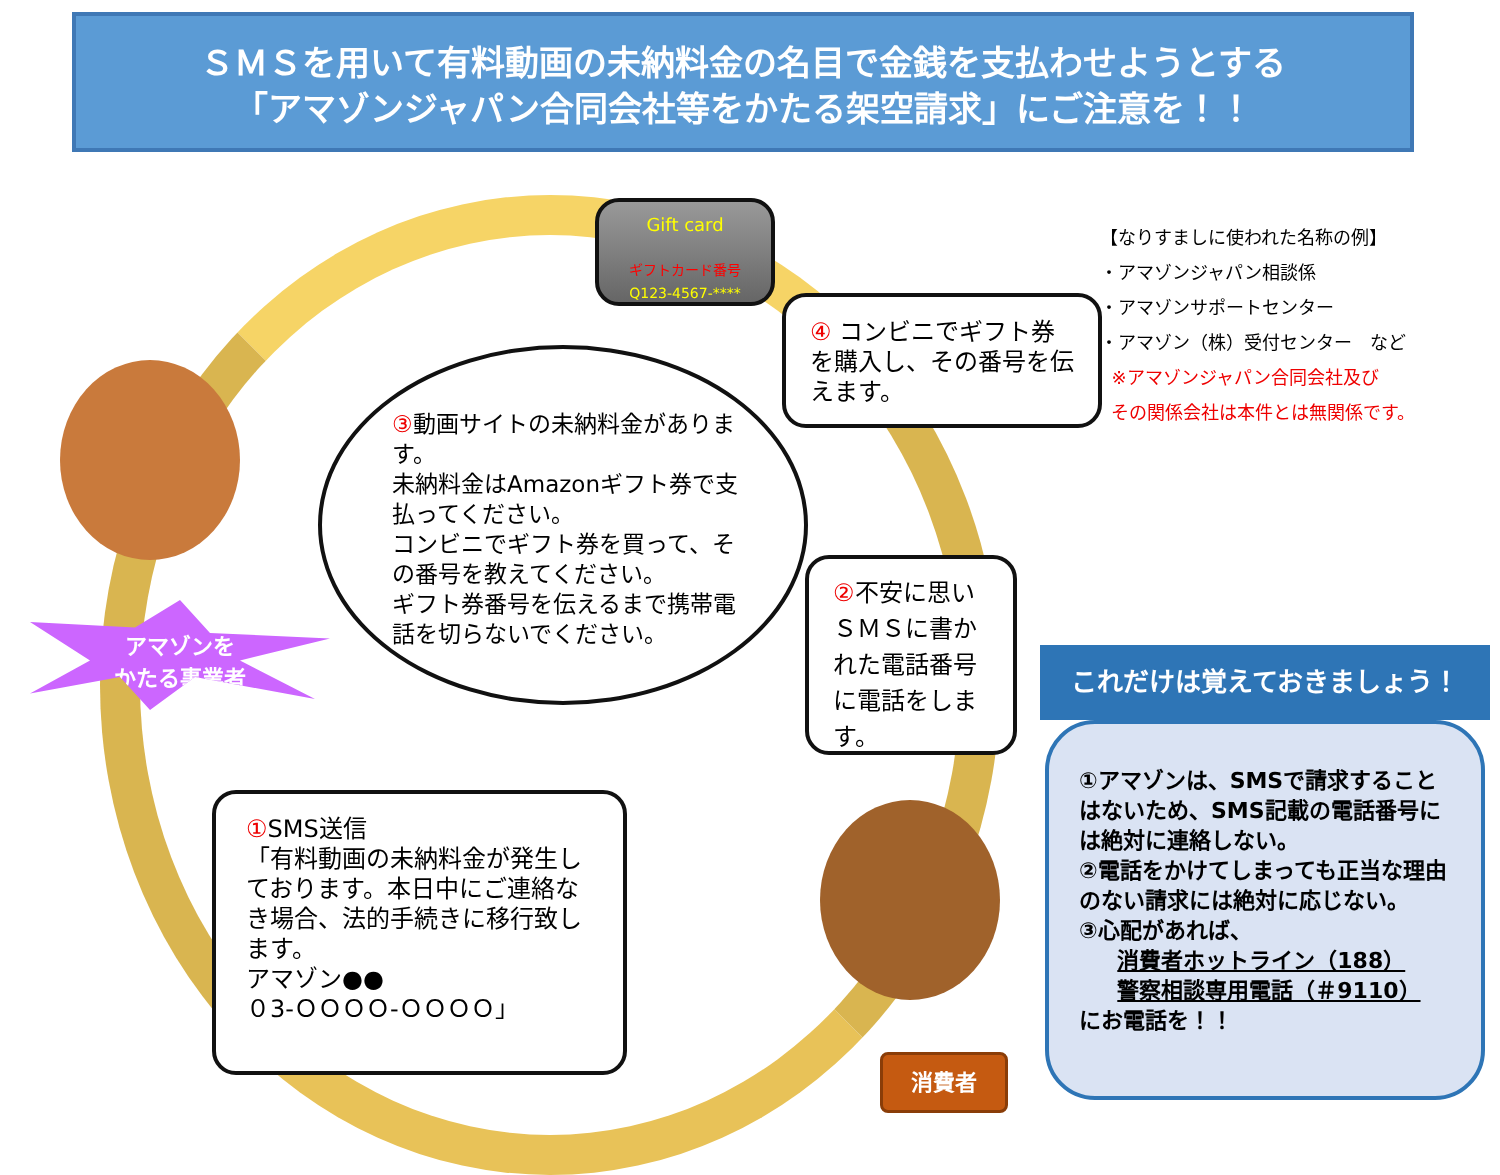ＳＭＳを用いて有料動画の未納料金の名目で金銭を支払わせようとする
「アマゾンジャパン合同会社等をかたる架空請求」にご注意を！！
Gift card
ギフトカード番号
Q123-4567-****
【なりすましに使われた名称の例】
・アマゾンジャパン相談係
・アマゾンサポートセンター
・アマゾン（株）受付センター　など
※アマゾンジャパン合同会社及び
その関係会社は本件とは無関係です。
④ コンビニでギフト券を購入し、その番号を伝えます。
③動画サイトの未納料金があります。
未納料金はAmazonギフト券で支払ってください。
コンビニでギフト券を買って、その番号を教えてください。
ギフト券番号を伝えるまで携帯電話を切らないでください。
アマゾンを
かたる事業者
②不安に思いＳＭＳに書かれた電話番号に電話をします。
① SMS送信
「有料動画の未納料金が発生しております。本日中にご連絡なき場合、法的手続きに移行致します。
アマゾン●●
０3-ＯＯＯＯ-ＯＯＯＯ」
消費者
これだけは覚えておきましょう！
①アマゾンは、SMSで請求することはないため、SMS記載の電話番号には絶対に連絡しない。
②電話をかけてしまっても正当な理由のない請求には絶対に応じない。
③心配があれば、
消費者ホットライン（188）
警察相談専用電話（＃9110）
にお電話を！！